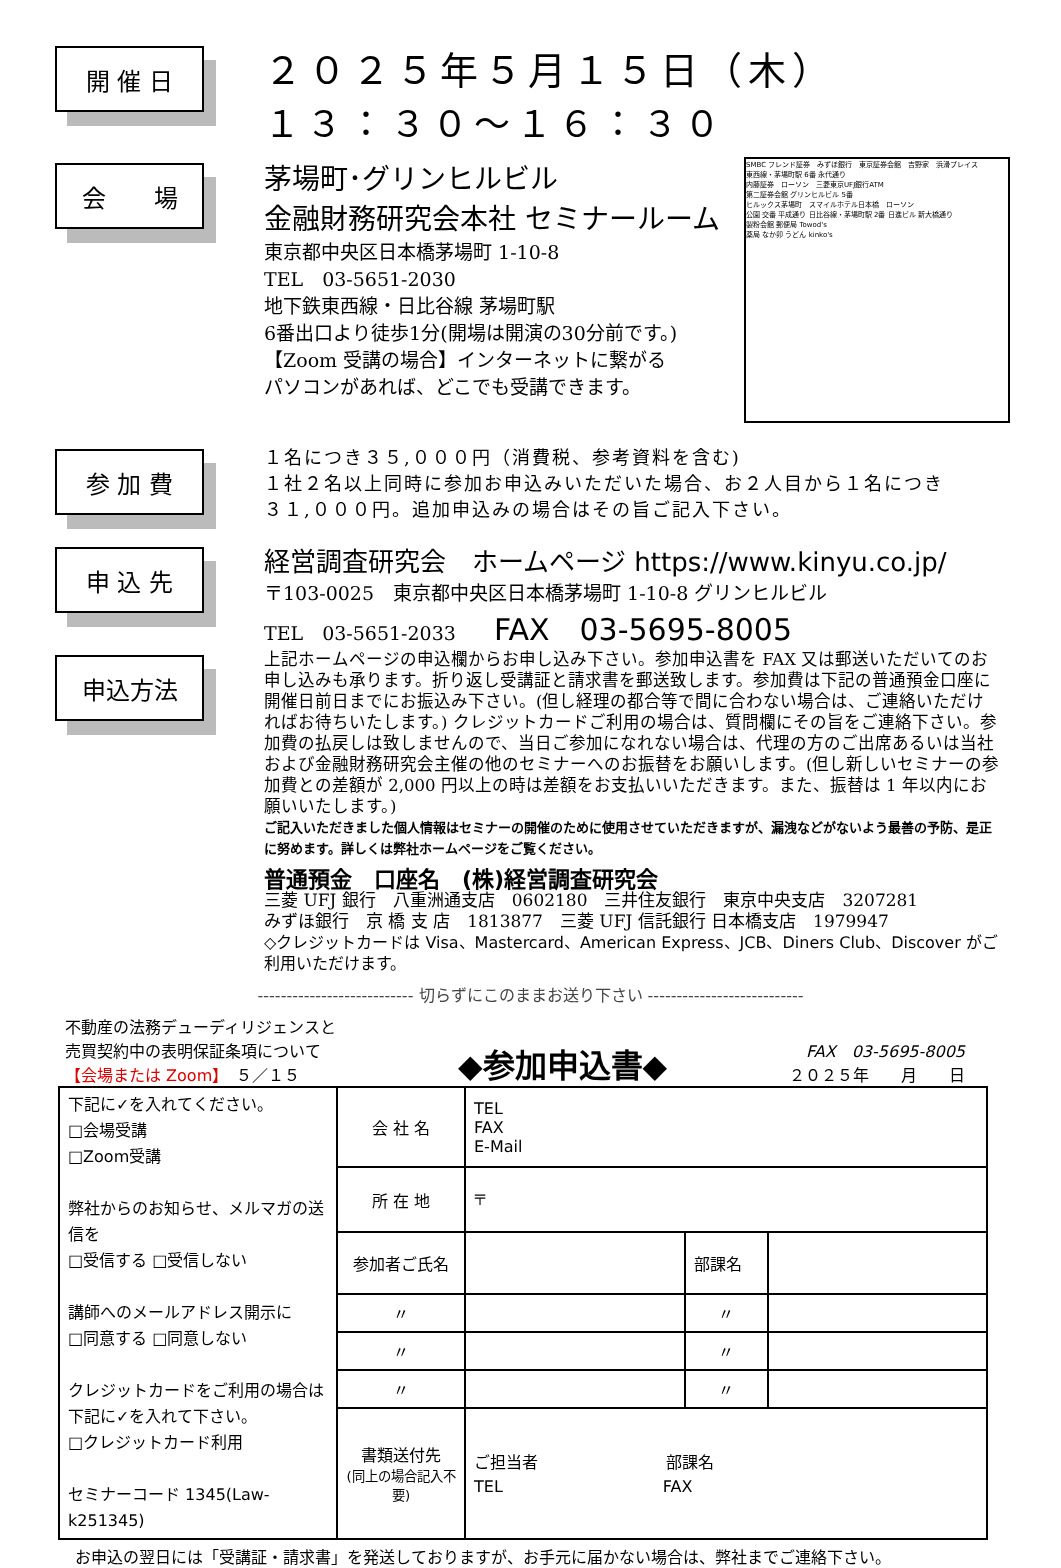開 催 日
２０２５年５月１５日（木）
１３：３０～１６：３０
会　　場
茅場町･グリンヒルビル
金融財務研究会本社 セミナールーム
東京都中央区日本橋茅場町 1-10-8
TEL　03-5651-2030
地下鉄東西線・日比谷線 茅場町駅
6番出口より徒歩1分(開場は開演の30分前です。)
【Zoom 受講の場合】インターネットに繋がる
パソコンがあれば、どこでも受講できます。
SMBC フレンド証券　みずほ銀行　東京証券会館　吉野家　浜滑プレイス
東西線・茅場町駅 6番 永代通り
内藤証券　ローソン　三菱東京UFJ銀行ATM
第二証券会館 グリンヒルビル 5番
ヒルックス茅場町　スマイルホテル日本橋　ローソン
公園 交番 平成通り 日比谷線・茅場町駅 2番 日進ビル 新大橋通り
製粉会館 郵便局 Towod's
薬局 なか卯 うどん kinko's
参 加 費
１名につき３５,０００円（消費税、参考資料を含む)
１社２名以上同時に参加お申込みいただいた場合、お２人目から１名につき
３１,０００円。追加申込みの場合はその旨ご記入下さい。
申 込 先
経営調査研究会　ホームページ https://www.kinyu.co.jp/
〒103-0025　東京都中央区日本橋茅場町 1-10-8 グリンヒルビル
TEL　03-5651-2033　　FAX　03-5695-8005
申込方法
上記ホームページの申込欄からお申し込み下さい。参加申込書を FAX 又は郵送いただいてのお申し込みも承ります。折り返し受講証と請求書を郵送致します。参加費は下記の普通預金口座に開催日前日までにお振込み下さい。(但し経理の都合等で間に合わない場合は、ご連絡いただければお待ちいたします。) クレジットカードご利用の場合は、質問欄にその旨をご連絡下さい。参加費の払戻しは致しませんので、当日ご参加になれない場合は、代理の方のご出席あるいは当社および金融財務研究会主催の他のセミナーへのお振替をお願いします。(但し新しいセミナーの参加費との差額が 2,000 円以上の時は差額をお支払いいただきます。また、振替は 1 年以内にお願いいたします。)
ご記入いただきました個人情報はセミナーの開催のために使用させていただきますが、漏洩などがないよう最善の予防、是正に努めます。詳しくは弊社ホームページをご覧ください。
普通預金　口座名　(株)経営調査研究会
三菱 UFJ 銀行　八重洲通支店　0602180　三井住友銀行　東京中央支店　3207281
みずほ銀行　京 橋 支 店　1813877　三菱 UFJ 信託銀行 日本橋支店　1979947
◇クレジットカードは Visa、Mastercard、American Express、JCB、Diners Club、Discover がご利用いただけます。
--------------------------- 切らずにこのままお送り下さい ---------------------------
不動産の法務デューディリジェンスと
売買契約中の表明保証条項について
【会場または Zoom】　５／１５
◆参加申込書◆
FAX　03-5695-8005
２０２５年　　月　　日
| 下記に✓を入れてください。 □会場受講 □Zoom受講 弊社からのお知らせ、メルマガの送信を □受信する □受信しない 講師へのメールアドレス開示に □同意する □同意しない クレジットカードをご利用の場合は 下記に✓を入れて下さい。 □クレジットカード利用 セミナーコード 1345(Law-k251345) | 会 社 名 | TEL FAX E-Mail | | |
| | 所 在 地 | 〒 | | |
| | 参加者ご氏名 | | 部課名 | |
| | 〃 | | 〃 | |
| | 〃 | | 〃 | |
| | 〃 | | 〃 | |
| | 書類送付先 (同上の場合記入不要) | ご担当者 部課名 TEL FAX | | |
お申込の翌日には「受講証・請求書」を発送しておりますが、お手元に届かない場合は、弊社までご連絡下さい。